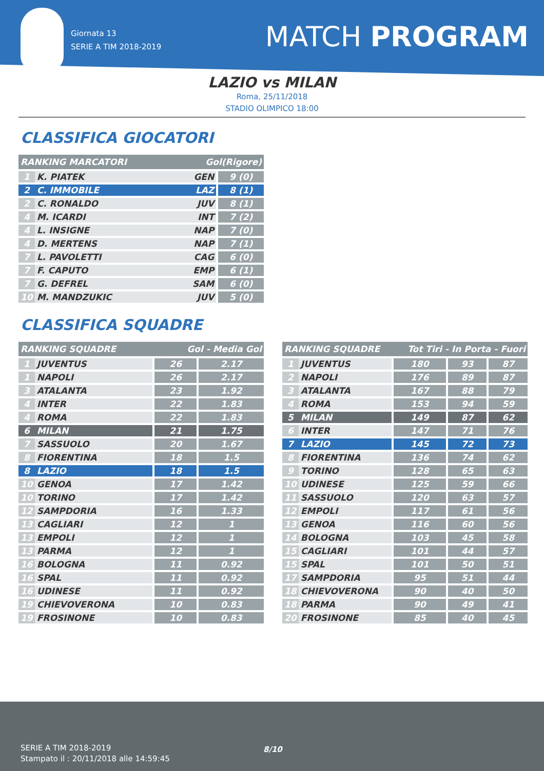Giornata 13
SERIE A TIM 2018-2019
MATCH PROGRAM
LAZIO vs MILAN
Roma, 25/11/2018
STADIO OLIMPICO 18:00
CLASSIFICA GIOCATORI
| RANKING MARCATORI | | Gol(Rigore) | |
| --- | --- | --- | --- |
| 1 | K. PIATEK | GEN | 9 (0) |
| 2 | C. IMMOBILE | LAZ | 8 (1) |
| 2 | C. RONALDO | JUV | 8 (1) |
| 4 | M. ICARDI | INT | 7 (2) |
| 4 | L. INSIGNE | NAP | 7 (0) |
| 4 | D. MERTENS | NAP | 7 (1) |
| 7 | L. PAVOLETTI | CAG | 6 (0) |
| 7 | F. CAPUTO | EMP | 6 (1) |
| 7 | G. DEFREL | SAM | 6 (0) |
| 10 | M. MANDZUKIC | JUV | 5 (0) |
CLASSIFICA SQUADRE
| RANKING SQUADRE | | Gol - Media Gol | |
| --- | --- | --- | --- |
| 1 | JUVENTUS | 26 | 2.17 |
| 1 | NAPOLI | 26 | 2.17 |
| 3 | ATALANTA | 23 | 1.92 |
| 4 | INTER | 22 | 1.83 |
| 4 | ROMA | 22 | 1.83 |
| 6 | MILAN | 21 | 1.75 |
| 7 | SASSUOLO | 20 | 1.67 |
| 8 | FIORENTINA | 18 | 1.5 |
| 8 | LAZIO | 18 | 1.5 |
| 10 | GENOA | 17 | 1.42 |
| 10 | TORINO | 17 | 1.42 |
| 12 | SAMPDORIA | 16 | 1.33 |
| 13 | CAGLIARI | 12 | 1 |
| 13 | EMPOLI | 12 | 1 |
| 13 | PARMA | 12 | 1 |
| 16 | BOLOGNA | 11 | 0.92 |
| 16 | SPAL | 11 | 0.92 |
| 16 | UDINESE | 11 | 0.92 |
| 19 | CHIEVOVERONA | 10 | 0.83 |
| 19 | FROSINONE | 10 | 0.83 |
| RANKING SQUADRE | | Tot Tiri - In Porta - Fuori | | |
| --- | --- | --- | --- | --- |
| 1 | JUVENTUS | 180 | 93 | 87 |
| 2 | NAPOLI | 176 | 89 | 87 |
| 3 | ATALANTA | 167 | 88 | 79 |
| 4 | ROMA | 153 | 94 | 59 |
| 5 | MILAN | 149 | 87 | 62 |
| 6 | INTER | 147 | 71 | 76 |
| 7 | LAZIO | 145 | 72 | 73 |
| 8 | FIORENTINA | 136 | 74 | 62 |
| 9 | TORINO | 128 | 65 | 63 |
| 10 | UDINESE | 125 | 59 | 66 |
| 11 | SASSUOLO | 120 | 63 | 57 |
| 12 | EMPOLI | 117 | 61 | 56 |
| 13 | GENOA | 116 | 60 | 56 |
| 14 | BOLOGNA | 103 | 45 | 58 |
| 15 | CAGLIARI | 101 | 44 | 57 |
| 15 | SPAL | 101 | 50 | 51 |
| 17 | SAMPDORIA | 95 | 51 | 44 |
| 18 | CHIEVOVERONA | 90 | 40 | 50 |
| 18 | PARMA | 90 | 49 | 41 |
| 20 | FROSINONE | 85 | 40 | 45 |
SERIE A TIM 2018-2019
Stampato il : 20/11/2018 alle 14:59:45
8/10